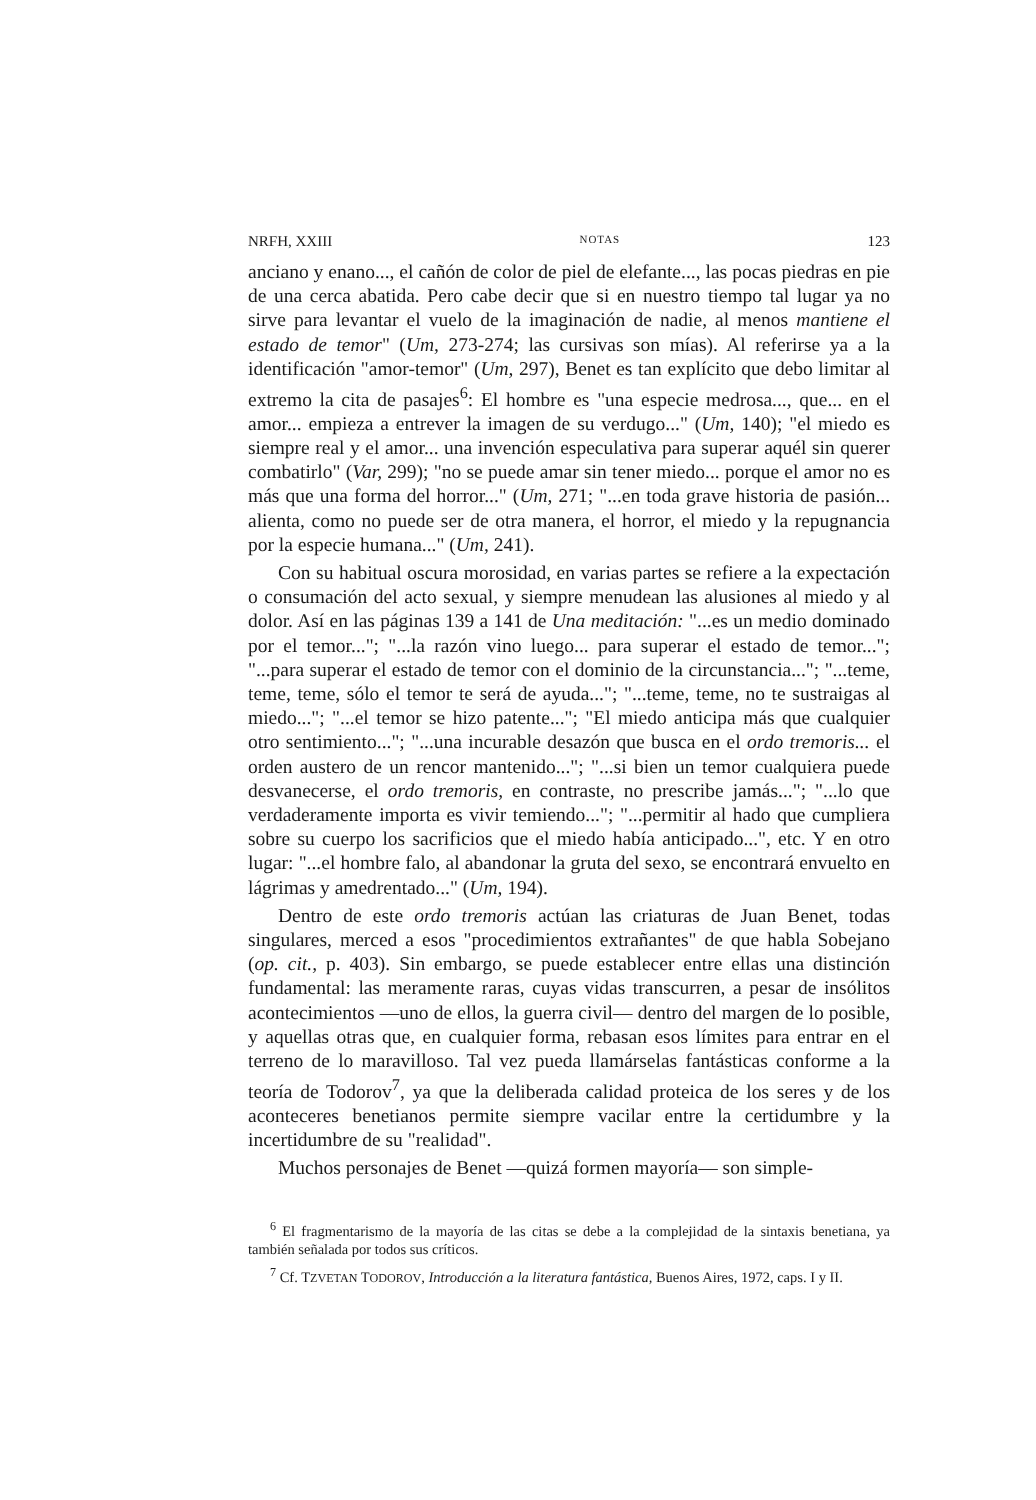NRFH, XXIII NOTAS 123
anciano y enano..., el cañón de color de piel de elefante..., las pocas piedras en pie de una cerca abatida. Pero cabe decir que si en nuestro tiempo tal lugar ya no sirve para levantar el vuelo de la imaginación de nadie, al menos mantiene el estado de temor" (Um, 273-274; las cursivas son mías). Al referirse ya a la identificación "amor-temor" (Um, 297), Benet es tan explícito que debo limitar al extremo la cita de pasajes<sup>6</sup>: El hombre es "una especie medrosa..., que... en el amor... empieza a entrever la imagen de su verdugo..." (Um, 140); "el miedo es siempre real y el amor... una invención especulativa para superar aquél sin querer combatirlo" (Var, 299); "no se puede amar sin tener miedo... porque el amor no es más que una forma del horror..." (Um, 271; "...en toda grave historia de pasión... alienta, como no puede ser de otra manera, el horror, el miedo y la repugnancia por la especie humana..." (Um, 241).
Con su habitual oscura morosidad, en varias partes se refiere a la expectación o consumación del acto sexual, y siempre menudean las alusiones al miedo y al dolor. Así en las páginas 139 a 141 de Una meditación: "...es un medio dominado por el temor..."; "...la razón vino luego... para superar el estado de temor..."; "...para superar el estado de temor con el dominio de la circunstancia..."; "...teme, teme, teme, sólo el temor te será de ayuda..."; "...teme, teme, no te sustraigas al miedo..."; "...el temor se hizo patente..."; "El miedo anticipa más que cualquier otro sentimiento..."; "...una incurable desazón que busca en el ordo tremoris... el orden austero de un rencor mantenido..."; "...si bien un temor cualquiera puede desvanecerse, el ordo tremoris, en contraste, no prescribe jamás..."; "...lo que verdaderamente importa es vivir temiendo..."; "...permitir al hado que cumpliera sobre su cuerpo los sacrificios que el miedo había anticipado...", etc. Y en otro lugar: "...el hombre falo, al abandonar la gruta del sexo, se encontrará envuelto en lágrimas y amedrentado..." (Um, 194).
Dentro de este ordo tremoris actúan las criaturas de Juan Benet, todas singulares, merced a esos "procedimientos extrañantes" de que habla Sobejano (op. cit., p. 403). Sin embargo, se puede establecer entre ellas una distinción fundamental: las meramente raras, cuyas vidas transcurren, a pesar de insólitos acontecimientos —uno de ellos, la guerra civil— dentro del margen de lo posible, y aquellas otras que, en cualquier forma, rebasan esos límites para entrar en el terreno de lo maravilloso. Tal vez pueda llamárselas fantásticas conforme a la teoría de Todorov<sup>7</sup>, ya que la deliberada calidad proteica de los seres y de los aconteceres benetianos permite siempre vacilar entre la certidumbre y la incertidumbre de su "realidad".
Muchos personajes de Benet —quizá formen mayoría— son simple-
<sup>6</sup> El fragmentarismo de la mayoría de las citas se debe a la complejidad de la sintaxis benetiana, ya también señalada por todos sus críticos.
<sup>7</sup> Cf. TZVETAN TODOROV, Introducción a la literatura fantástica, Buenos Aires, 1972, caps. I y II.